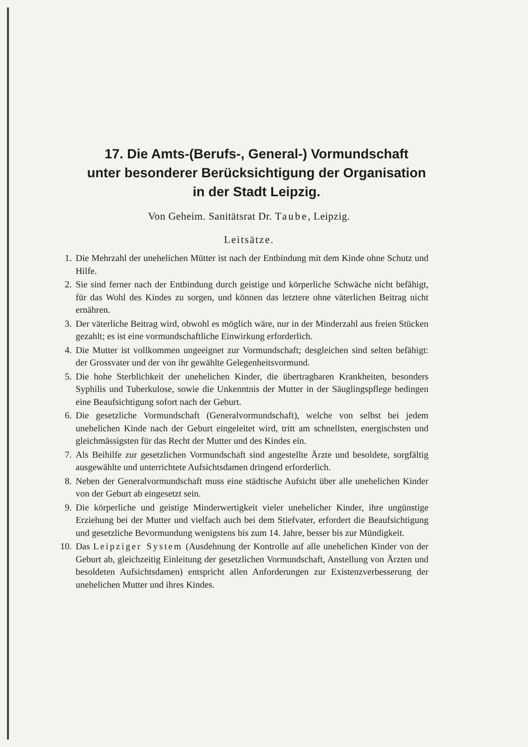17. Die Amts-(Berufs-, General-) Vormundschaft
unter besonderer Berücksichtigung der Organisation
in der Stadt Leipzig.
Von Geheim. Sanitätsrat Dr. Taube, Leipzig.
Leitsätze.
1. Die Mehrzahl der unehelichen Mütter ist nach der Entbindung mit dem Kinde ohne Schutz und Hilfe.
2. Sie sind ferner nach der Entbindung durch geistige und körperliche Schwäche nicht befähigt, für das Wohl des Kindes zu sorgen, und können das letztere ohne väterlichen Beitrag nicht ernähren.
3. Der väterliche Beitrag wird, obwohl es möglich wäre, nur in der Minderzahl aus freien Stücken gezahlt; es ist eine vormundschaftliche Einwirkung erforderlich.
4. Die Mutter ist vollkommen ungeeignet zur Vormundschaft; desgleichen sind selten befähigt: der Grossvater und der von ihr gewählte Gelegenheitsvormund.
5. Die hohe Sterblichkeit der unehelichen Kinder, die übertragbaren Krankheiten, besonders Syphilis und Tuberkulose, sowie die Unkenntnis der Mutter in der Säuglingspflege bedingen eine Beaufsichtigung sofort nach der Geburt.
6. Die gesetzliche Vormundschaft (Generalvormundschaft), welche von selbst bei jedem unehelichen Kinde nach der Geburt eingeleitet wird, tritt am schnellsten, energischsten und gleichmässigsten für das Recht der Mutter und des Kindes ein.
7. Als Beihilfe zur gesetzlichen Vormundschaft sind angestellte Ärzte und besoldete, sorgfältig ausgewählte und unterrichtete Aufsichtsdamen dringend erforderlich.
8. Neben der Generalvormundschaft muss eine städtische Aufsicht über alle unehelichen Kinder von der Geburt ab eingesetzt sein.
9. Die körperliche und geistige Minderwertigkeit vieler unehelicher Kinder, ihre ungünstige Erziehung bei der Mutter und vielfach auch bei dem Stiefvater, erfordert die Beaufsichtigung und gesetzliche Bevormundung wenigstens bis zum 14. Jahre, besser bis zur Mündigkeit.
10. Das Leipziger System (Ausdehnung der Kontrolle auf alle unehelichen Kinder von der Geburt ab, gleichzeitig Einleitung der gesetzlichen Vormundschaft, Anstellung von Ärzten und besoldeten Aufsichtsdamen) entspricht allen Anforderungen zur Existenzverbesserung der unehelichen Mutter und ihres Kindes.